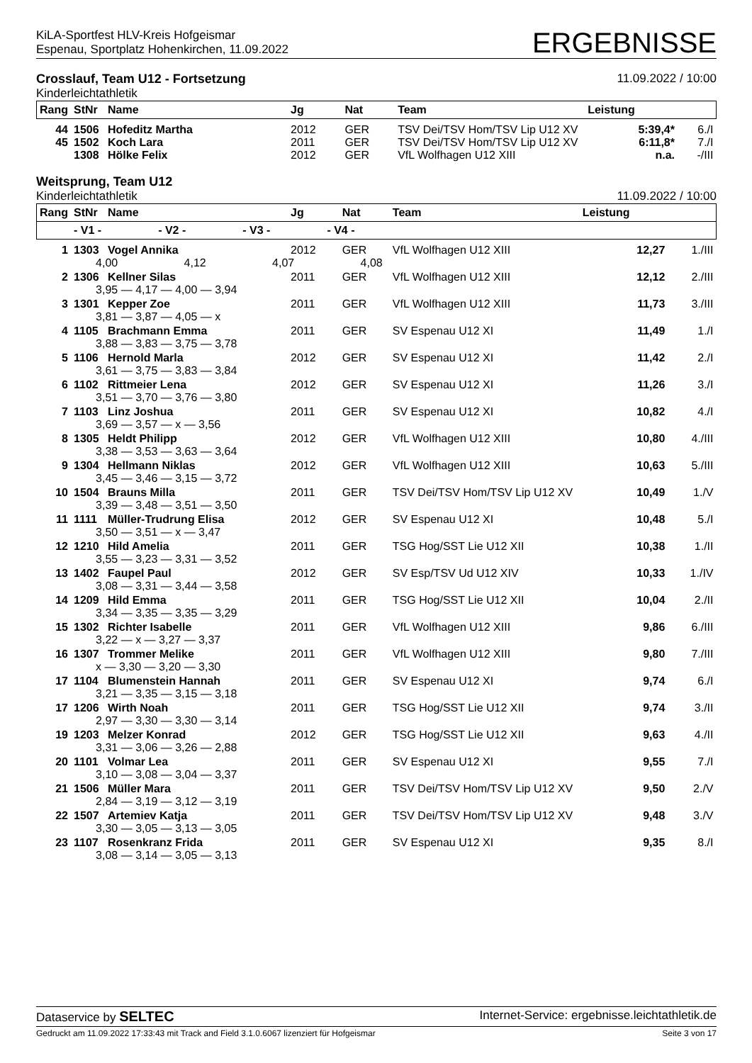KiLA-Sportfest HLV-Kreis Hofgeismar
Espenau, Sportplatz Hohenkirchen, 11.09.2022
ERGEBNISSE
Crosslauf, Team U12 - Fortsetzung
Kinderleichtathletik
11.09.2022 / 10:00
| Rang | StNr | Name | Jg | Nat | Team | Leistung | |
| --- | --- | --- | --- | --- | --- | --- | --- |
| 44 | 1506 | Hofeditz Martha | 2012 | GER | TSV Dei/TSV Hom/TSV Lip U12 XV | 5:39,4* | 6./I |
| 45 | 1502 | Koch Lara | 2011 | GER | TSV Dei/TSV Hom/TSV Lip U12 XV | 6:11,8* | 7./I |
| | 1308 | Hölke Felix | 2012 | GER | VfL Wolfhagen U12 XIII | n.a. | -/III |
Weitsprung, Team U12
Kinderleichtathletik
11.09.2022 / 10:00
| Rang | StNr | Name | Jg | Nat | Team | Leistung | |
| --- | --- | --- | --- | --- | --- | --- | --- |
| | - V1 - - V2 - - V3 - - V4 - | | | | | | |
| 1 | 1303 | Vogel Annika | 2012 | GER | VfL Wolfhagen U12 XIII | 12,27 | 1./III |
| | 4,00 4,12 4,07 4,08 | | | | | | |
| 2 | 1306 | Kellner Silas | 2011 | GER | VfL Wolfhagen U12 XIII | 12,12 | 2./III |
| | 3,95 — 4,17 — 4,00 — 3,94 | | | | | | |
| 3 | 1301 | Kepper Zoe | 2011 | GER | VfL Wolfhagen U12 XIII | 11,73 | 3./III |
| | 3,81 — 3,87 — 4,05 — x | | | | | | |
| 4 | 1105 | Brachmann Emma | 2011 | GER | SV Espenau U12 XI | 11,49 | 1./I |
| | 3,88 — 3,83 — 3,75 — 3,78 | | | | | | |
| 5 | 1106 | Hernold Marla | 2012 | GER | SV Espenau U12 XI | 11,42 | 2./I |
| | 3,61 — 3,75 — 3,83 — 3,84 | | | | | | |
| 6 | 1102 | Rittmeier Lena | 2012 | GER | SV Espenau U12 XI | 11,26 | 3./I |
| | 3,51 — 3,70 — 3,76 — 3,80 | | | | | | |
| 7 | 1103 | Linz Joshua | 2011 | GER | SV Espenau U12 XI | 10,82 | 4./I |
| | 3,69 — 3,57 — x — 3,56 | | | | | | |
| 8 | 1305 | Heldt Philipp | 2012 | GER | VfL Wolfhagen U12 XIII | 10,80 | 4./III |
| | 3,38 — 3,53 — 3,63 — 3,64 | | | | | | |
| 9 | 1304 | Hellmann Niklas | 2012 | GER | VfL Wolfhagen U12 XIII | 10,63 | 5./III |
| | 3,45 — 3,46 — 3,15 — 3,72 | | | | | | |
| 10 | 1504 | Brauns Milla | 2011 | GER | TSV Dei/TSV Hom/TSV Lip U12 XV | 10,49 | 1./V |
| | 3,39 — 3,48 — 3,51 — 3,50 | | | | | | |
| 11 | 1111 | Müller-Trudrung Elisa | 2012 | GER | SV Espenau U12 XI | 10,48 | 5./I |
| | 3,50 — 3,51 — x — 3,47 | | | | | | |
| 12 | 1210 | Hild Amelia | 2011 | GER | TSG Hog/SST Lie U12 XII | 10,38 | 1./II |
| | 3,55 — 3,23 — 3,31 — 3,52 | | | | | | |
| 13 | 1402 | Faupel Paul | 2012 | GER | SV Esp/TSV Ud U12 XIV | 10,33 | 1./IV |
| | 3,08 — 3,31 — 3,44 — 3,58 | | | | | | |
| 14 | 1209 | Hild Emma | 2011 | GER | TSG Hog/SST Lie U12 XII | 10,04 | 2./II |
| | 3,34 — 3,35 — 3,35 — 3,29 | | | | | | |
| 15 | 1302 | Richter Isabelle | 2011 | GER | VfL Wolfhagen U12 XIII | 9,86 | 6./III |
| | 3,22 — x — 3,27 — 3,37 | | | | | | |
| 16 | 1307 | Trommer Melike | 2011 | GER | VfL Wolfhagen U12 XIII | 9,80 | 7./III |
| | x — 3,30 — 3,20 — 3,30 | | | | | | |
| 17 | 1104 | Blumenstein Hannah | 2011 | GER | SV Espenau U12 XI | 9,74 | 6./I |
| | 3,21 — 3,35 — 3,15 — 3,18 | | | | | | |
| 17 | 1206 | Wirth Noah | 2011 | GER | TSG Hog/SST Lie U12 XII | 9,74 | 3./II |
| | 2,97 — 3,30 — 3,30 — 3,14 | | | | | | |
| 19 | 1203 | Melzer Konrad | 2012 | GER | TSG Hog/SST Lie U12 XII | 9,63 | 4./II |
| | 3,31 — 3,06 — 3,26 — 2,88 | | | | | | |
| 20 | 1101 | Volmar Lea | 2011 | GER | SV Espenau U12 XI | 9,55 | 7./I |
| | 3,10 — 3,08 — 3,04 — 3,37 | | | | | | |
| 21 | 1506 | Müller Mara | 2011 | GER | TSV Dei/TSV Hom/TSV Lip U12 XV | 9,50 | 2./V |
| | 2,84 — 3,19 — 3,12 — 3,19 | | | | | | |
| 22 | 1507 | Artemiev Katja | 2011 | GER | TSV Dei/TSV Hom/TSV Lip U12 XV | 9,48 | 3./V |
| | 3,30 — 3,05 — 3,13 — 3,05 | | | | | | |
| 23 | 1107 | Rosenkranz Frida | 2011 | GER | SV Espenau U12 XI | 9,35 | 8./I |
| | 3,08 — 3,14 — 3,05 — 3,13 | | | | | | |
Dataservice by SELTEC
Internet-Service: ergebnisse.leichtathletik.de
Gedruckt am 11.09.2022 17:33:43 mit Track and Field 3.1.0.6067 lizenziert für Hofgeismar
Seite 3 von 17